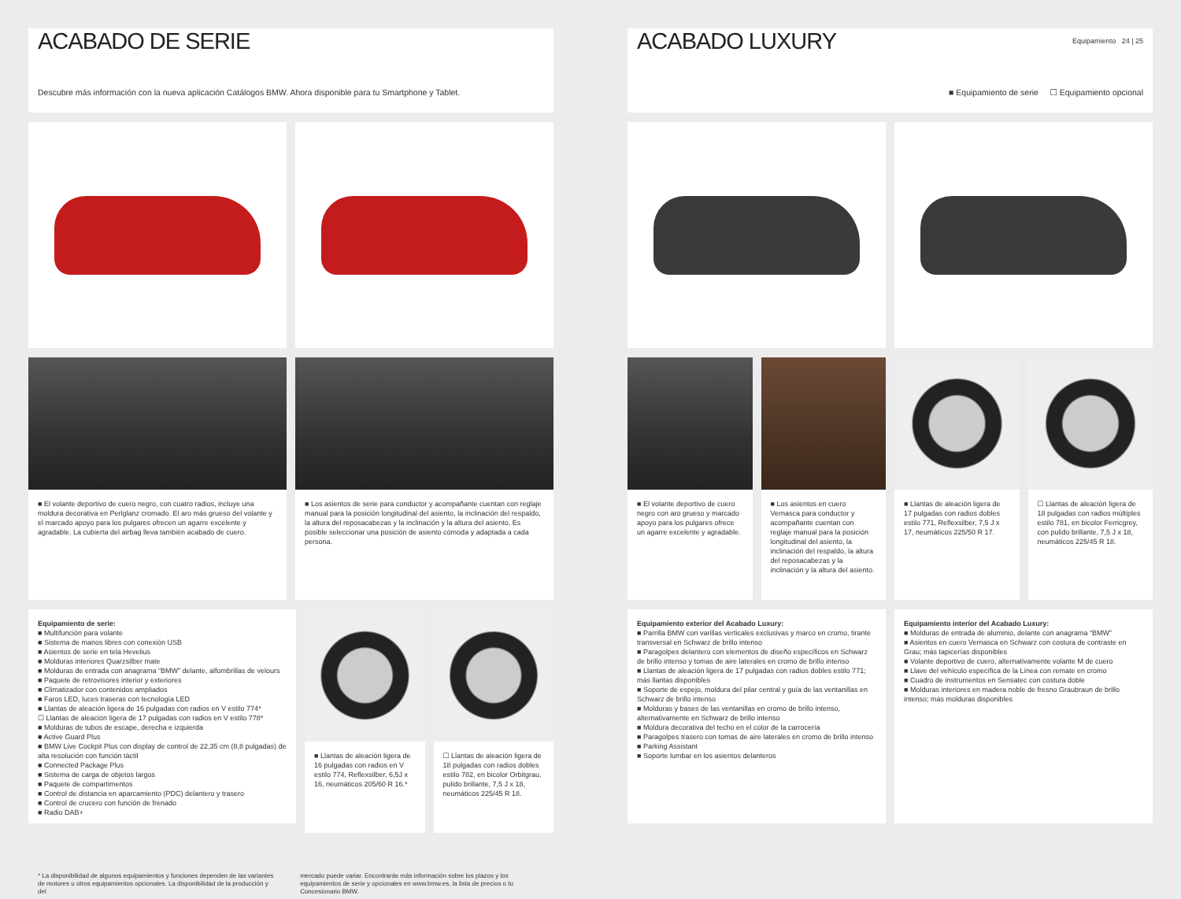ACABADO DE SERIE
Descubre más información con la nueva aplicación Catálogos BMW. Ahora disponible para tu Smartphone y Tablet.
■ El volante deportivo de cuero negro, con cuatro radios, incluye una moldura decorativa en Perlglanz cromado. El aro más grueso del volante y el marcado apoyo para los pulgares ofrecen un agarre excelente y agradable. La cubierta del airbag lleva también acabado de cuero.
■ Los asientos de serie para conductor y acompañante cuentan con reglaje manual para la posición longitudinal del asiento, la inclinación del respaldo, la altura del reposacabezas y la inclinación y la altura del asiento. Es posible seleccionar una posición de asiento cómoda y adaptada a cada persona.
Equipamiento de serie:
■ Multifunción para volante
■ Sistema de manos libres con conexión USB
■ Asientos de serie en tela Hevelius
■ Molduras interiores Quarzsilber mate
■ Molduras de entrada con anagrama “BMW” delante, alfombrillas de velours
■ Paquete de retrovisores interior y exteriores
■ Climatizador con contenidos ampliados
■ Faros LED, luces traseras con tecnología LED
■ Llantas de aleación ligera de 16 pulgadas con radios en V estilo 774*
☐ Llantas de aleación ligera de 17 pulgadas con radios en V estilo 778*
■ Molduras de tubos de escape, derecha e izquierda
■ Active Guard Plus
■ BMW Live Cockpit Plus con display de control de 22,35 cm (8,8 pulgadas) de alta resolución con función táctil
■ Connected Package Plus
■ Sistema de carga de objetos largos
■ Paquete de compartimentos
■ Control de distancia en aparcamiento (PDC) delantero y trasero
■ Control de crucero con función de frenado
■ Radio DAB+
■ Llantas de aleación ligera de 16 pulgadas con radios en V estilo 774, Reflexsilber, 6,5J x 16, neumáticos 205/60 R 16.*
☐ Llantas de aleación ligera de 18 pulgadas con radios dobles estilo 782, en bicolor Orbitgrau, pulido brillante, 7,5 J x 18, neumáticos 225/45 R 18.
* La disponibilidad de algunos equipamientos y funciones dependen de las variantes de motores u otros equipamientos opcionales. La disponibilidad de la producción y del
mercado puede variar. Encontrarás más información sobre los plazos y los equipamientos de serie y opcionales en www.bmw.es, la lista de precios o tu Concesionario BMW.
ACABADO LUXURY
Equipamiento 24 | 25
■ Equipamiento de serie ☐ Equipamiento opcional
■ El volante deportivo de cuero negro con aro grueso y marcado apoyo para los pulgares ofrece un agarre excelente y agradable.
■ Los asientos en cuero Vernasca para conductor y acompañante cuentan con reglaje manual para la posición longitudinal del asiento, la inclinación del respaldo, la altura del reposacabezas y la inclinación y la altura del asiento.
■ Llantas de aleación ligera de 17 pulgadas con radios dobles estilo 771, Reflexsilber, 7,5 J x 17, neumáticos 225/50 R 17.
☐ Llantas de aleación ligera de 18 pulgadas con radios múltiples estilo 781, en bicolor Ferricgrey, con pulido brillante, 7,5 J x 18, neumáticos 225/45 R 18.
Equipamiento exterior del Acabado Luxury:
■ Parrilla BMW con varillas verticales exclusivas y marco en cromo, tirante transversal en Schwarz de brillo intenso
■ Paragolpes delantero con elementos de diseño específicos en Schwarz de brillo intenso y tomas de aire laterales en cromo de brillo intenso
■ Llantas de aleación ligera de 17 pulgadas con radios dobles estilo 771; más llantas disponibles
■ Soporte de espejo, moldura del pilar central y guía de las ventanillas en Schwarz de brillo intenso
■ Molduras y bases de las ventanillas en cromo de brillo intenso, alternativamente en Schwarz de brillo intenso
■ Moldura decorativa del techo en el color de la carrocería
■ Paragolpes trasero con tomas de aire laterales en cromo de brillo intenso
■ Parking Assistant
■ Soporte lumbar en los asientos delanteros
Equipamiento interior del Acabado Luxury:
■ Molduras de entrada de aluminio, delante con anagrama “BMW”
■ Asientos en cuero Vernasca en Schwarz con costura de contraste en Grau; más tapicerías disponibles
■ Volante deportivo de cuero, alternativamente volante M de cuero
■ Llave del vehículo específica de la Línea con remate en cromo
■ Cuadro de instrumentos en Sensatec con costura doble
■ Molduras interiores en madera noble de fresno Graubraun de brillo intenso; más molduras disponibles